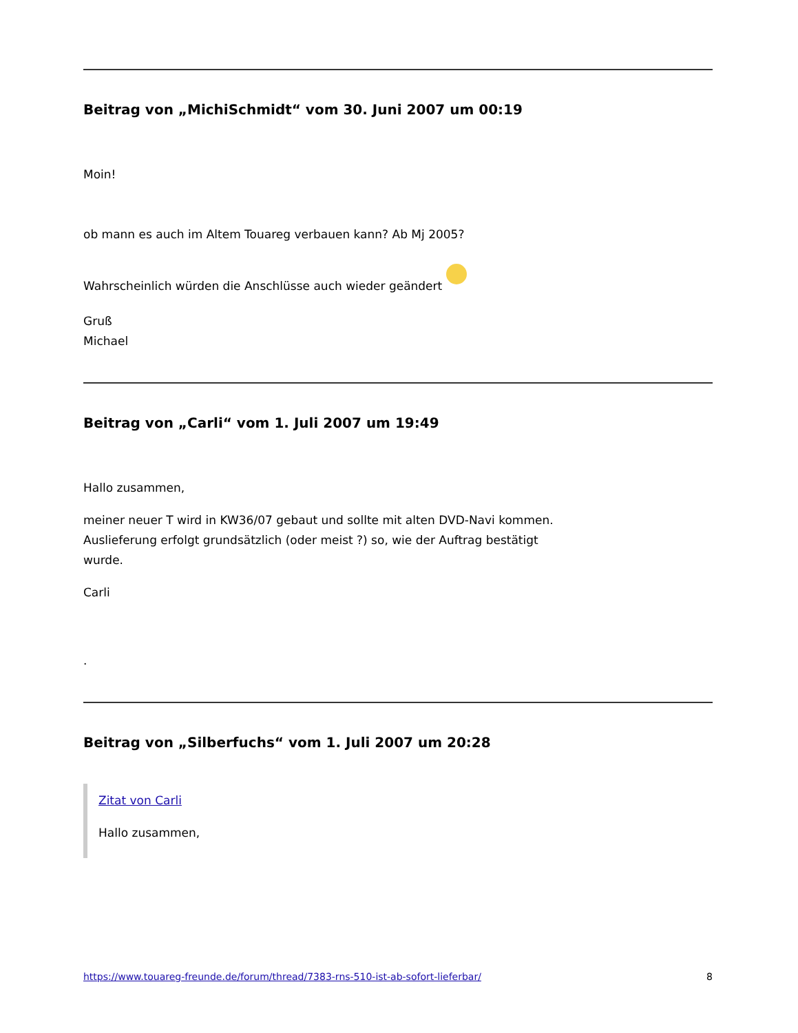Beitrag von „MichiSchmidt“ vom 30. Juni 2007 um 00:19
Moin!
ob mann es auch im Altem Touareg verbauen kann? Ab Mj 2005?
Wahrscheinlich würden die Anschlüsse auch wieder geändert
Gruß
Michael
Beitrag von „Carli“ vom 1. Juli 2007 um 19:49
Hallo zusammen,
meiner neuer T wird in KW36/07 gebaut und sollte mit alten DVD-Navi kommen.
Auslieferung erfolgt grundsätzlich (oder meist ?) so, wie der Auftrag bestätigt
wurde.
Carli
.
Beitrag von „Silberfuchs“ vom 1. Juli 2007 um 20:28
Zitat von Carli
Hallo zusammen,
https://www.touareg-freunde.de/forum/thread/7383-rns-510-ist-ab-sofort-lieferbar/ 8